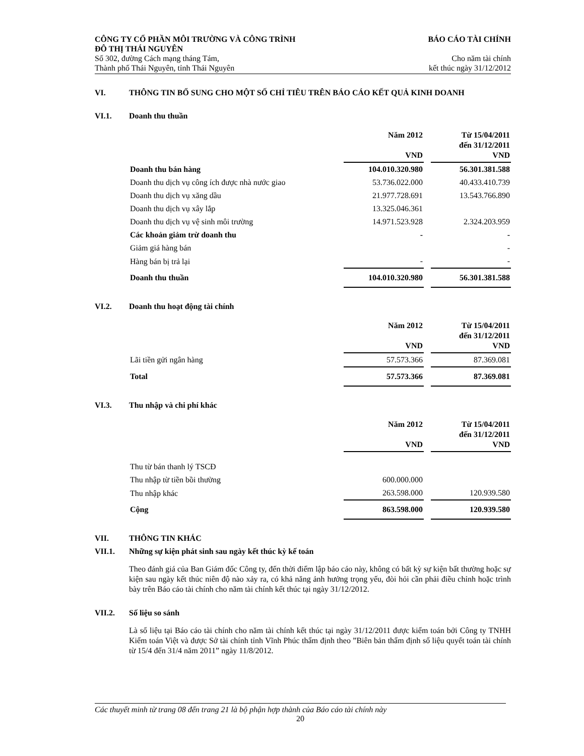CÔNG TY CỔ PHẦN MÔI TRƯỜNG VÀ CÔNG TRÌNH
ĐÔ THỊ THÁI NGUYÊN
Số 302, đường Cách mạng tháng Tám,
Thành phố Thái Nguyên, tỉnh Thái Nguyên
BÁO CÁO TÀI CHÍNH
Cho năm tài chính
kết thúc ngày 31/12/2012
VI. THÔNG TIN BỔ SUNG CHO MỘT SỐ CHỈ TIÊU TRÊN BÁO CÁO KẾT QUẢ KINH DOANH
VI.1. Doanh thu thuần
| | Năm 2012 VND | | Từ 15/04/2011 đến 31/12/2011 VND |
| Doanh thu bán hàng | 104.010.320.980 | | 56.301.381.588 |
| Doanh thu dịch vụ công ích được nhà nước giao | 53.736.022.000 | | 40.433.410.739 |
| Doanh thu dịch vụ xăng dầu | 21.977.728.691 | | 13.543.766.890 |
| Doanh thu dịch vụ xây lắp | 13.325.046.361 | | |
| Doanh thu dịch vụ vệ sinh môi trường | 14.971.523.928 | | 2.324.203.959 |
| Các khoản giảm trừ doanh thu | - | | - |
| Giảm giá hàng bán | | | - |
| Hàng bán bị trả lại | - | | - |
| Doanh thu thuần | 104.010.320.980 | | 56.301.381.588 |
VI.2. Doanh thu hoạt động tài chính
| | Năm 2012 VND | | Từ 15/04/2011 đến 31/12/2011 VND |
| Lãi tiền gửi ngân hàng | 57.573.366 | | 87.369.081 |
| Total | 57.573.366 | | 87.369.081 |
VI.3. Thu nhập và chi phí khác
| | Năm 2012 VND | | Từ 15/04/2011 đến 31/12/2011 VND |
| Thu từ bán thanh lý TSCĐ | | | |
| Thu nhập từ tiền bồi thường | 600.000.000 | | |
| Thu nhập khác | 263.598.000 | | 120.939.580 |
| Cộng | 863.598.000 | | 120.939.580 |
VII. THÔNG TIN KHÁC
VII.1. Những sự kiện phát sinh sau ngày kết thúc kỳ kế toán
Theo đánh giá của Ban Giám đốc Công ty, đến thời điểm lập báo cáo này, không có bất kỳ sự kiện bất thường hoặc sự kiện sau ngày kết thúc niên độ nào xảy ra, có khả năng ảnh hưởng trọng yếu, đòi hỏi cần phải điều chỉnh hoặc trình bày trên Báo cáo tài chính cho năm tài chính kết thúc tại ngày 31/12/2012.
VII.2. Số liệu so sánh
Là số liệu tại Báo cáo tài chính cho năm tài chính kết thúc tại ngày 31/12/2011 được kiểm toán bởi Công ty TNHH Kiểm toán Việt và được Sở tài chính tỉnh Vĩnh Phúc thẩm định theo ”Biên bản thẩm định số liệu quyết toán tài chính từ 15/4 đến 31/4 năm 2011” ngày 11/8/2012.
Các thuyết minh từ trang 08 đến trang 21 là bộ phận hợp thành của Báo cáo tài chính này
20